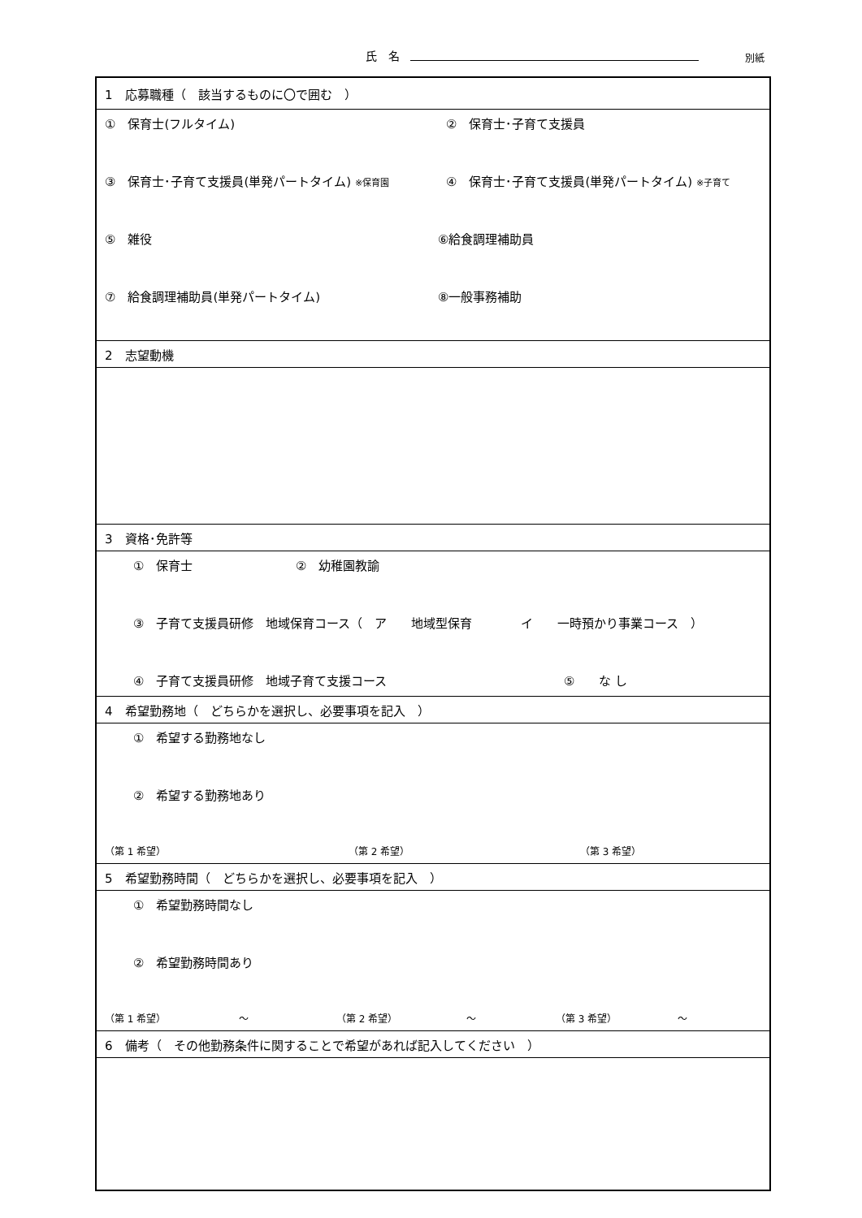氏　名 別紙
| 1 応募職種（ 該当するものに〇で囲む ） |
| ① 保育士(フルタイム) ② 保育士･子育て支援員 ③ 保育士･子育て支援員(単発パートタイム) ※保育園 ④ 保育士･子育て支援員(単発パートタイム) ※子育て ⑤ 雑役 ⑥給食調理補助員 ⑦ 給食調理補助員(単発パートタイム) ⑧一般事務補助 |
| 2 志望動機 |
| 3 資格･免許等 |
| ① 保育士 ② 幼稚園教諭 ③ 子育て支援員研修 地域保育コース（ ア 地域型保育 イ 一時預かり事業コース ） ④ 子育て支援員研修 地域子育て支援コース ⑤ な し |
| 4 希望勤務地（ どちらかを選択し、必要事項を記入 ） |
| ① 希望する勤務地なし ② 希望する勤務地あり （第 1 希望） （第 2 希望） （第 3 希望） |
| 5 希望勤務時間（ どちらかを選択し、必要事項を記入 ） |
| ① 希望勤務時間なし ② 希望勤務時間あり （第 1 希望） ～ （第 2 希望） ～ （第 3 希望） ～ |
| 6 備考（ その他勤務条件に関することで希望があれば記入してください ） |